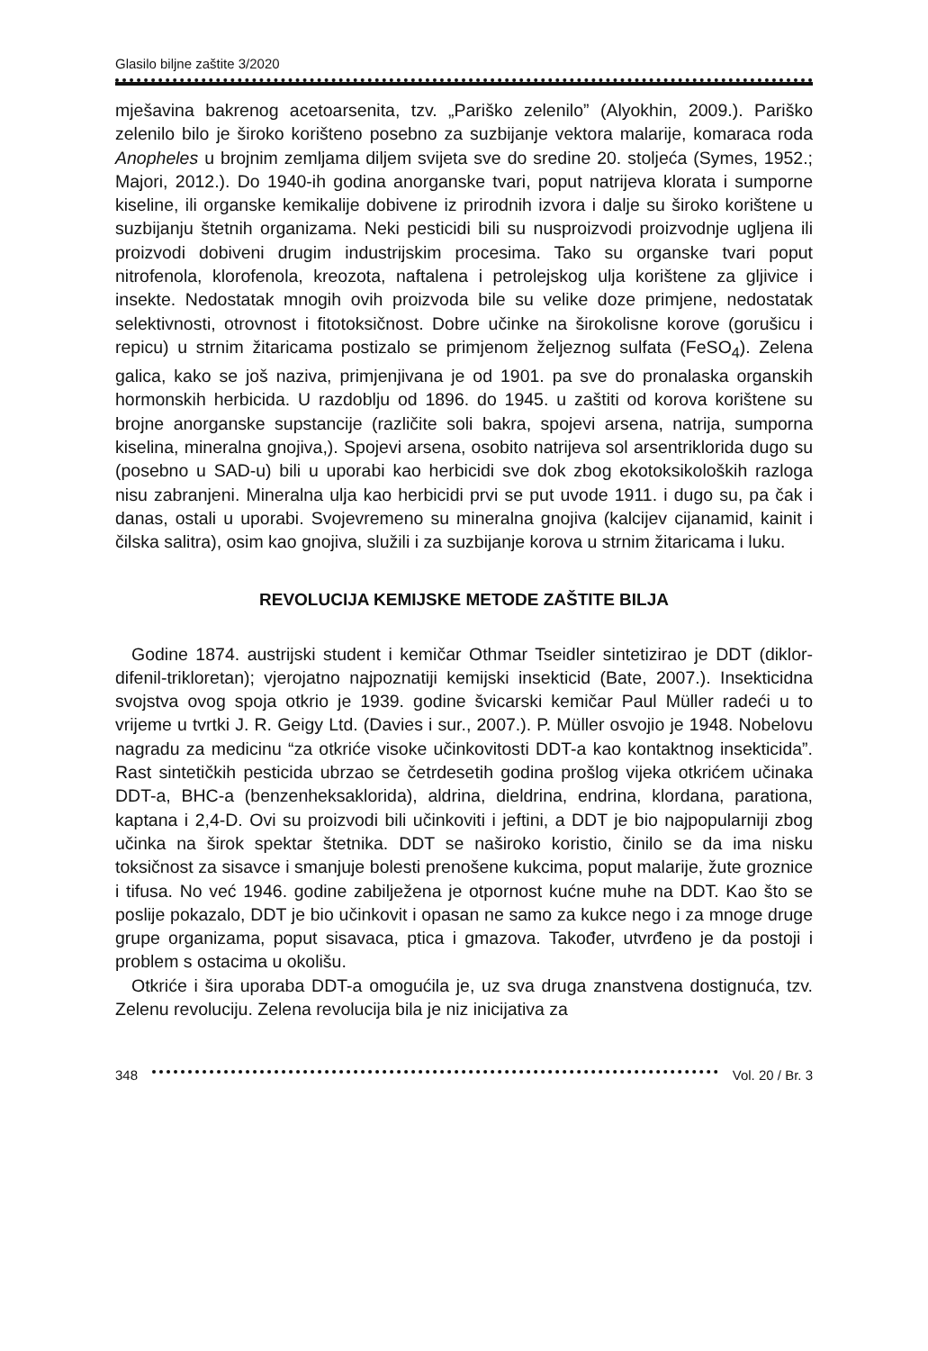Glasilo biljne zaštite 3/2020
mješavina bakrenog acetoarsenita, tzv. „Pariško zelenilo” (Alyokhin, 2009.). Pariško zelenilo bilo je široko korišteno posebno za suzbijanje vektora malarije, komaraca roda Anopheles u brojnim zemljama diljem svijeta sve do sredine 20. stoljeća (Symes, 1952.; Majori, 2012.). Do 1940-ih godina anorganske tvari, poput natrijeva klorata i sumporne kiseline, ili organske kemikalije dobivene iz prirodnih izvora i dalje su široko korištene u suzbijanju štetnih organizama. Neki pesticidi bili su nusproizvodi proizvodnje ugljena ili proizvodi dobiveni drugim industrijskim procesima. Tako su organske tvari poput nitrofenola, klorofenola, kreozota, naftalena i petrolejskog ulja korištene za gljivice i insekte. Nedostatak mnogih ovih proizvoda bile su velike doze primjene, nedostatak selektivnosti, otrovnost i fitotoksičnost. Dobre učinke na širokolisne korove (gorušicu i repicu) u strnim žitaricama postizalo se primjenom željeznog sulfata (FeSO<sub>4</sub>). Zelena galica, kako se još naziva, primjenjivana je od 1901. pa sve do pronalaska organskih hormonskih herbicida. U razdoblju od 1896. do 1945. u zaštiti od korova korištene su brojne anorganske supstancije (različite soli bakra, spojevi arsena, natrija, sumporna kiselina, mineralna gnojiva,). Spojevi arsena, osobito natrijeva sol arsentriklorida dugo su (posebno u SAD-u) bili u uporabi kao herbicidi sve dok zbog ekotoksikoloških razloga nisu zabranjeni. Mineralna ulja kao herbicidi prvi se put uvode 1911. i dugo su, pa čak i danas, ostali u uporabi. Svojevremeno su mineralna gnojiva (kalcijev cijanamid, kainit i čilska salitra), osim kao gnojiva, služili i za suzbijanje korova u strnim žitaricama i luku.
REVOLUCIJA KEMIJSKE METODE ZAŠTITE BILJA
Godine 1874. austrijski student i kemičar Othmar Tseidler sintetizirao je DDT (diklor-difenil-trikloretan); vjerojatno najpoznatiji kemijski insekticid (Bate, 2007.). Insekticidna svojstva ovog spoja otkrio je 1939. godine švicarski kemičar Paul Müller radeći u to vrijeme u tvrtki J. R. Geigy Ltd. (Davies i sur., 2007.). P. Müller osvojio je 1948. Nobelovu nagradu za medicinu “za otkriće visoke učinkovitosti DDT-a kao kontaktnog insekticida”. Rast sintetičkih pesticida ubrzao se četrdesetih godina prošlog vijeka otkrićem učinaka DDT-a, BHC-a (benzenheksaklorida), aldrina, dieldrina, endrina, klordana, parationa, kaptana i 2,4-D. Ovi su proizvodi bili učinkoviti i jeftini, a DDT je bio najpopularniji zbog učinka na širok spektar štetnika. DDT se naširoko koristio, činilo se da ima nisku toksičnost za sisavce i smanjuje bolesti prenošene kukcima, poput malarije, žute groznice i tifusa. No već 1946. godine zabilježena je otpornost kućne muhe na DDT. Kao što se poslije pokazalo, DDT je bio učinkovit i opasan ne samo za kukce nego i za mnoge druge grupe organizama, poput sisavaca, ptica i gmazova. Također, utvrđeno je da postoji i problem s ostacima u okolišu.
Otkriće i šira uporaba DDT-a omogućila je, uz sva druga znanstvena dostignuća, tzv. Zelenu revoluciju. Zelena revolucija bila je niz inicijativa za
348 Vol. 20 / Br. 3